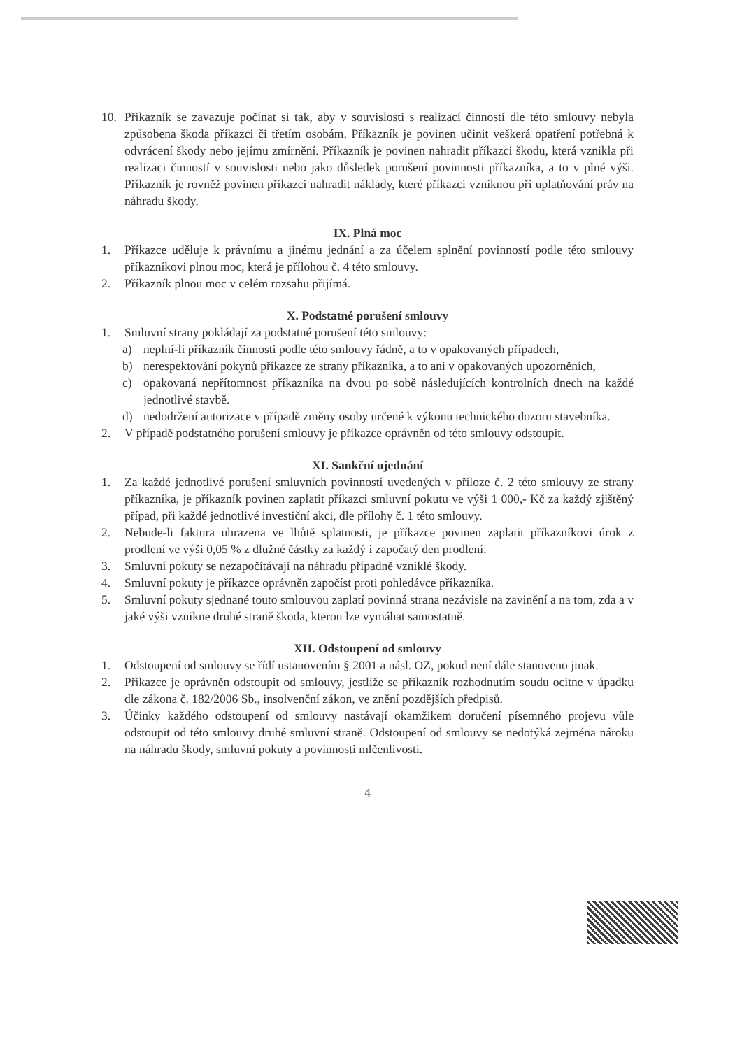10. Příkazník se zavazuje počínat si tak, aby v souvislosti s realizací činností dle této smlouvy nebyla způsobena škoda příkazci či třetím osobám. Příkazník je povinen učinit veškerá opatření potřebná k odvrácení škody nebo jejímu zmírnění. Příkazník je povinen nahradit příkazci škodu, která vznikla při realizaci činností v souvislosti nebo jako důsledek porušení povinnosti příkazníka, a to v plné výši. Příkazník je rovněž povinen příkazci nahradit náklady, které příkazci vzniknou při uplatňování práv na náhradu škody.
IX. Plná moc
1. Příkazce uděluje k právnímu a jinému jednání a za účelem splnění povinností podle této smlouvy příkazníkovi plnou moc, která je přílohou č. 4 této smlouvy.
2. Příkazník plnou moc v celém rozsahu přijímá.
X. Podstatné porušení smlouvy
1. Smluvní strany pokládají za podstatné porušení této smlouvy:
a) neplní-li příkazník činnosti podle této smlouvy řádně, a to v opakovaných případech,
b) nerespektování pokynů příkazce ze strany příkazníka, a to ani v opakovaných upozorněních,
c) opakovaná nepřítomnost příkazníka na dvou po sobě následujících kontrolních dnech na každé jednotlivé stavbě.
d) nedodržení autorizace v případě změny osoby určené k výkonu technického dozoru stavebníka.
2. V případě podstatného porušení smlouvy je příkazce oprávněn od této smlouvy odstoupit.
XI. Sankční ujednání
1. Za každé jednotlivé porušení smluvních povinností uvedených v příloze č. 2 této smlouvy ze strany příkazníka, je příkazník povinen zaplatit příkazci smluvní pokutu ve výši 1 000,- Kč za každý zjištěný případ, při každé jednotlivé investiční akci, dle přílohy č. 1 této smlouvy.
2. Nebude-li faktura uhrazena ve lhůtě splatnosti, je příkazce povinen zaplatit příkazníkovi úrok z prodlení ve výši 0,05 % z dlužné částky za každý i započatý den prodlení.
3. Smluvní pokuty se nezapočítávají na náhradu případně vzniklé škody.
4. Smluvní pokuty je příkazce oprávněn započíst proti pohledávce příkazníka.
5. Smluvní pokuty sjednané touto smlouvou zaplatí povinná strana nezávisle na zavinění a na tom, zda a v jaké výši vznikne druhé straně škoda, kterou lze vymáhat samostatně.
XII. Odstoupení od smlouvy
1. Odstoupení od smlouvy se řídí ustanovením § 2001 a násl. OZ, pokud není dále stanoveno jinak.
2. Příkazce je oprávněn odstoupit od smlouvy, jestliže se příkazník rozhodnutím soudu ocitne v úpadku dle zákona č. 182/2006 Sb., insolvenční zákon, ve znění pozdějších předpisů.
3. Účinky každého odstoupení od smlouvy nastávají okamžikem doručení písemného projevu vůle odstoupit od této smlouvy druhé smluvní straně. Odstoupení od smlouvy se nedotýká zejména nároku na náhradu škody, smluvní pokuty a povinnosti mlčenlivosti.
4